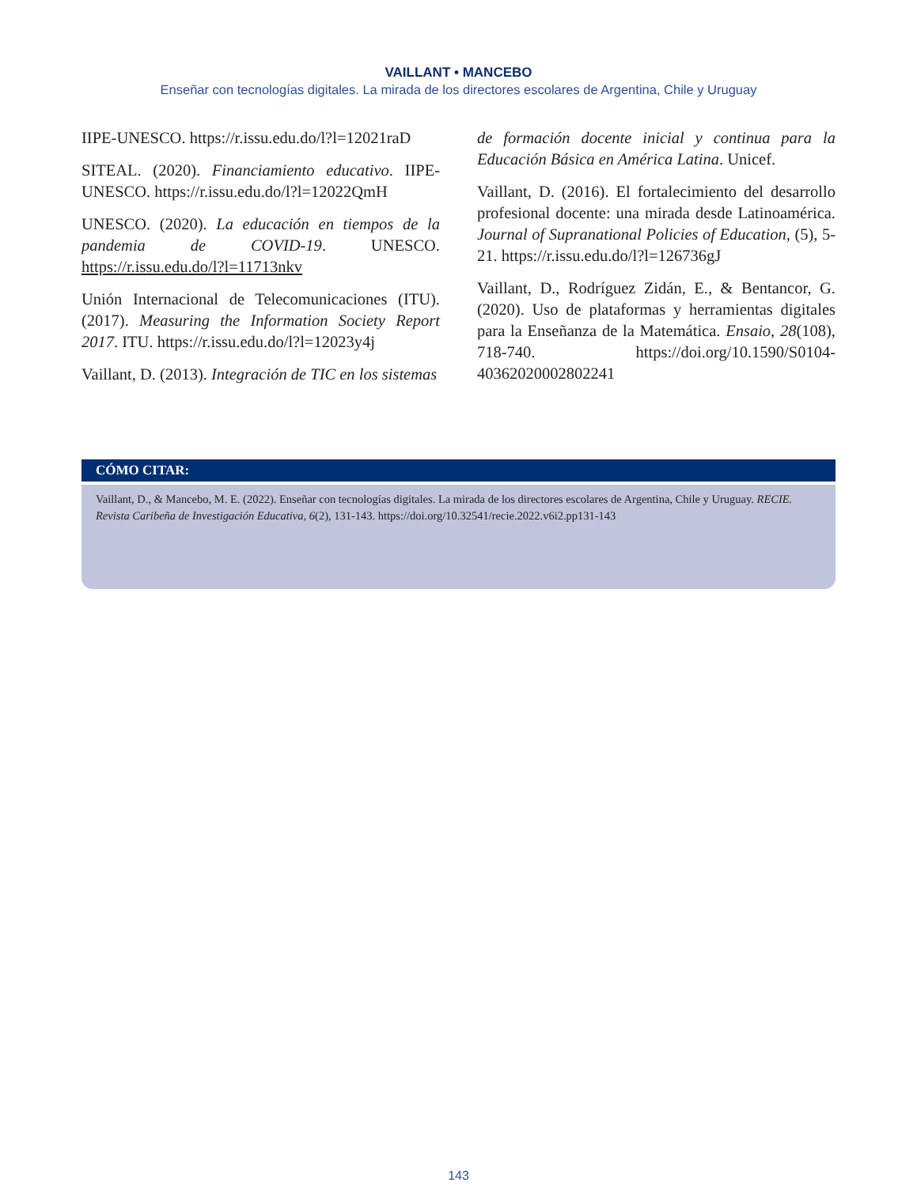VAILLANT • MANCEBO
Enseñar con tecnologías digitales. La mirada de los directores escolares de Argentina, Chile y Uruguay
IIPE-UNESCO. https://r.issu.edu.do/l?l=12021raD
SITEAL. (2020). Financiamiento educativo. IIPE-UNESCO. https://r.issu.edu.do/l?l=12022QmH
UNESCO. (2020). La educación en tiempos de la pandemia de COVID-19. UNESCO. https://r.issu.edu.do/l?l=11713nkv
Unión Internacional de Telecomunicaciones (ITU). (2017). Measuring the Information Society Report 2017. ITU. https://r.issu.edu.do/l?l=12023y4j
Vaillant, D. (2013). Integración de TIC en los sistemas
de formación docente inicial y continua para la Educación Básica en América Latina. Unicef.
Vaillant, D. (2016). El fortalecimiento del desarrollo profesional docente: una mirada desde Latinoamérica. Journal of Supranational Policies of Education, (5), 5-21. https://r.issu.edu.do/l?l=126736gJ
Vaillant, D., Rodríguez Zidán, E., & Bentancor, G. (2020). Uso de plataformas y herramientas digitales para la Enseñanza de la Matemática. Ensaio, 28(108), 718-740. https://doi.org/10.1590/S0104-40362020002802241
CÓMO CITAR:
Vaillant, D., & Mancebo, M. E. (2022). Enseñar con tecnologías digitales. La mirada de los directores escolares de Argentina, Chile y Uruguay. RECIE. Revista Caribeña de Investigación Educativa, 6(2), 131-143. https://doi.org/10.32541/recie.2022.v6i2.pp131-143
143